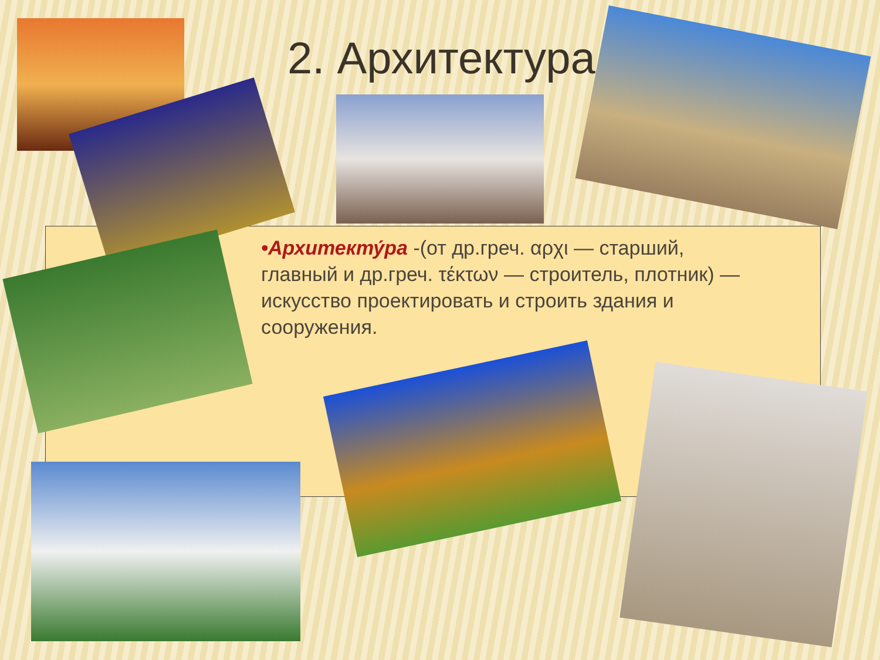2. Архитектура
•Архитекту́ра -(от др.греч. αρχι — старший, главный и др.греч. τέκτων — строитель, плотник) — искусство проектировать и строить здания и сооружения.